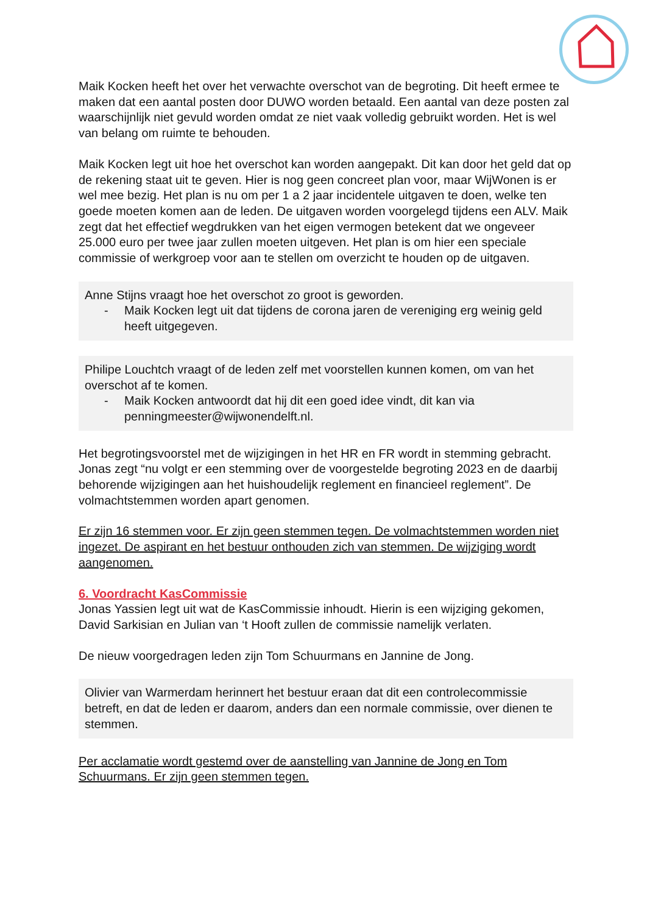Maik Kocken heeft het over het verwachte overschot van de begroting. Dit heeft ermee te maken dat een aantal posten door DUWO worden betaald. Een aantal van deze posten zal waarschijnlijk niet gevuld worden omdat ze niet vaak volledig gebruikt worden. Het is wel van belang om ruimte te behouden.
Maik Kocken legt uit hoe het overschot kan worden aangepakt. Dit kan door het geld dat op de rekening staat uit te geven. Hier is nog geen concreet plan voor, maar WijWonen is er wel mee bezig. Het plan is nu om per 1 a 2 jaar incidentele uitgaven te doen, welke ten goede moeten komen aan de leden. De uitgaven worden voorgelegd tijdens een ALV. Maik zegt dat het effectief wegdrukken van het eigen vermogen betekent dat we ongeveer 25.000 euro per twee jaar zullen moeten uitgeven. Het plan is om hier een speciale commissie of werkgroep voor aan te stellen om overzicht te houden op de uitgaven.
Anne Stijns vraagt hoe het overschot zo groot is geworden.
- Maik Kocken legt uit dat tijdens de corona jaren de vereniging erg weinig geld heeft uitgegeven.
Philipe Louchtch vraagt of de leden zelf met voorstellen kunnen komen, om van het overschot af te komen.
- Maik Kocken antwoordt dat hij dit een goed idee vindt, dit kan via penningmeester@wijwonendelft.nl.
Het begrotingsvoorstel met de wijzigingen in het HR en FR wordt in stemming gebracht. Jonas zegt “nu volgt er een stemming over de voorgestelde begroting 2023 en de daarbij behorende wijzigingen aan het huishoudelijk reglement en financieel reglement”. De volmachtstemmen worden apart genomen.
Er zijn 16 stemmen voor. Er zijn geen stemmen tegen. De volmachtstemmen worden niet ingezet. De aspirant en het bestuur onthouden zich van stemmen. De wijziging wordt aangenomen.
6. Voordracht KasCommissie
Jonas Yassien legt uit wat de KasCommissie inhoudt. Hierin is een wijziging gekomen, David Sarkisian en Julian van ‘t Hooft zullen de commissie namelijk verlaten.
De nieuw voorgedragen leden zijn Tom Schuurmans en Jannine de Jong.
Olivier van Warmerdam herinnert het bestuur eraan dat dit een controlecommissie betreft, en dat de leden er daarom, anders dan een normale commissie, over dienen te stemmen.
Per acclamatie wordt gestemd over de aanstelling van Jannine de Jong en Tom Schuurmans. Er zijn geen stemmen tegen.